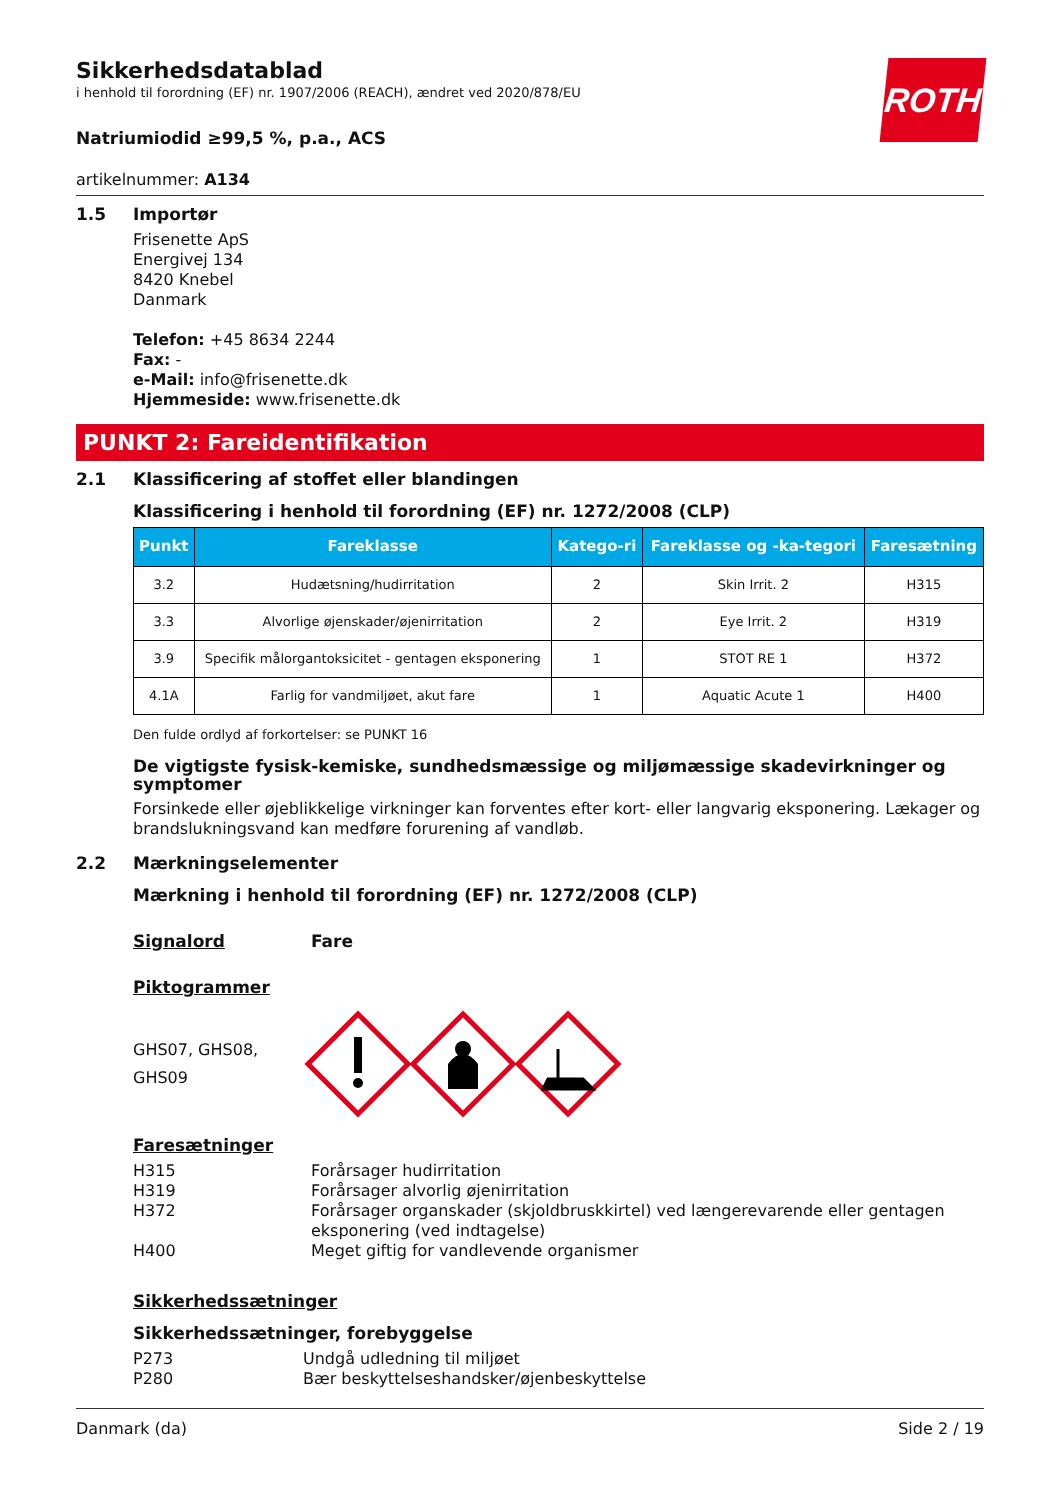ROTH
Sikkerhedsdatablad
i henhold til forordning (EF) nr. 1907/2006 (REACH), ændret ved 2020/878/EU
Natriumiodid ≥99,5 %, p.a., ACS
artikelnummer: A134
1.5 Importør
Frisenette ApS
Energivej 134
8420 Knebel
Danmark
Telefon: +45 8634 2244
Fax: -
e-Mail: info@frisenette.dk
Hjemmeside: www.frisenette.dk
PUNKT 2: Fareidentifikation
2.1 Klassificering af stoffet eller blandingen
Klassificering i henhold til forordning (EF) nr. 1272/2008 (CLP)
| Punkt | Fareklasse | Katego-ri | Fareklasse og -ka-tegori | Faresætning |
| --- | --- | --- | --- | --- |
| 3.2 | Hudætsning/hudirritation | 2 | Skin Irrit. 2 | H315 |
| 3.3 | Alvorlige øjenskader/øjenirritation | 2 | Eye Irrit. 2 | H319 |
| 3.9 | Specifik målorgantoksicitet - gentagen eksponering | 1 | STOT RE 1 | H372 |
| 4.1A | Farlig for vandmiljøet, akut fare | 1 | Aquatic Acute 1 | H400 |
Den fulde ordlyd af forkortelser: se PUNKT 16
De vigtigste fysisk-kemiske, sundhedsmæssige og miljømæssige skadevirkninger og symptomer
Forsinkede eller øjeblikkelige virkninger kan forventes efter kort- eller langvarig eksponering. Lækager og brandslukningsvand kan medføre forurening af vandløb.
2.2 Mærkningselementer
Mærkning i henhold til forordning (EF) nr. 1272/2008 (CLP)
Signalord Fare
Piktogrammer
GHS07, GHS08, GHS09
Faresætninger
H315 Forårsager hudirritation
H319 Forårsager alvorlig øjenirritation
H372 Forårsager organskader (skjoldbruskkirtel) ved længerevarende eller gentagen eksponering (ved indtagelse)
H400 Meget giftig for vandlevende organismer
Sikkerhedssætninger
Sikkerhedssætninger, forebyggelse
P273 Undgå udledning til miljøet
P280 Bær beskyttelseshandsker/øjenbeskyttelse
Danmark (da) Side 2 / 19